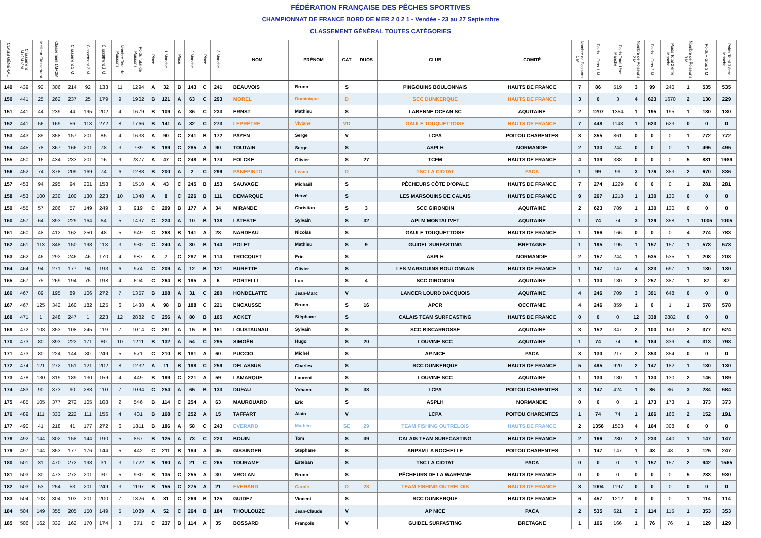FÉDÉRATION FRANÇAISE DES PÊCHES SPORTIVES
CHAMPIONNAT DE FRANCE BORD DE MER 2 0 2 1 - Vendée - 23 au 27 Septembre
CLASSEMENT GÉNÉRAL TOUTES CATÉGORIES
| CLASS GÉNÉRAL | Classement M+2M+3M | Meilleur Classement | Classement 1M+2M | Classement 1 M | Classement 2 M | Classement 3 M | Nombre Total de Poissons | Poids Total de Poissons | Place | 1 Manche | Place | 2 Manche | Place | 3 Manche | NOM | PRÉNOM | CAT | DUOS | CLUB | COMITÉ | Nombre de Poissons 1 M | Poids + Gros 1 M | Poids Total 1ère Manche | Nombre de Poissons 2 M | Poids + Gros 2 M | Poids Total 2 ème Manche | Nombre de Poissons 3 M | Poids + Gros 3 M | Poids Total 3 ème Manche |
| --- | --- | --- | --- | --- | --- | --- | --- | --- | --- | --- | --- | --- | --- | --- | --- | --- | --- | --- | --- | --- | --- | --- | --- | --- | --- | --- | --- | --- | --- |
| 149 | 439 | 92 | 306 | 214 | 92 | 133 | 11 | 1294 | A | 32 | B | 143 | C | 241 | BEAUVOIS | Bruno | S | | PINGOUINS BOULONNAIS | HAUTS DE FRANCE | 7 | 86 | 519 | 3 | 99 | 240 | 1 | 535 | 535 |
| 150 | 441 | 25 | 262 | 237 | 25 | 179 | 9 | 1902 | B | 121 | A | 63 | C | 293 | MOREL | Dominique | D | | SCC DUNKERQUE | HAUTS DE FRANCE | 3 | 0 | 3 | 4 | 623 | 1670 | 2 | 130 | 229 |
| 151 | 441 | 44 | 239 | 44 | 195 | 202 | 4 | 1679 | B | 109 | A | 36 | C | 233 | ERNST | Mathieu | S | | LABENNE OCÉAN SC | AQUITAINE | 2 | 1207 | 1354 | 1 | 195 | 195 | 1 | 130 | 130 |
| 152 | 441 | 56 | 169 | 56 | 113 | 272 | 8 | 1766 | B | 141 | A | 82 | C | 273 | LEPRÊTRE | Viviane | VD | | GAULE TOUQUETTOISE | HAUTS DE FRANCE | 7 | 448 | 1143 | 1 | 623 | 623 | 0 | 0 | 0 |
| 153 | 443 | 85 | 358 | 157 | 201 | 85 | 4 | 1633 | A | 90 | C | 241 | B | 172 | PAYEN | Serge | V | | LCPA | POITOU CHARENTES | 3 | 355 | 861 | 0 | 0 | 0 | 1 | 772 | 772 |
| 154 | 445 | 78 | 367 | 166 | 201 | 78 | 3 | 739 | B | 189 | C | 285 | A | 90 | TOUTAIN | Serge | S | | ASPLH | NORMANDIE | 2 | 130 | 244 | 0 | 0 | 0 | 1 | 495 | 495 |
| 155 | 450 | 16 | 434 | 233 | 201 | 16 | 9 | 2377 | A | 47 | C | 248 | B | 174 | FOLCKE | Olivier | S | 27 | TCFM | HAUTS DE FRANCE | 4 | 139 | 388 | 0 | 0 | 0 | 5 | 881 | 1989 |
| 156 | 452 | 74 | 378 | 209 | 169 | 74 | 6 | 1288 | B | 200 | A | 2 | C | 299 | PANEPINTO | Léana | D | | TSC LA CIOTAT | PACA | 1 | 99 | 99 | 3 | 176 | 353 | 2 | 670 | 836 |
| 157 | 453 | 94 | 295 | 94 | 201 | 158 | 8 | 1510 | A | 43 | C | 245 | B | 153 | SAUVAGE | Michaël | S | | PÊCHEURS CÔTE D'OPALE | HAUTS DE FRANCE | 7 | 274 | 1229 | 0 | 0 | 0 | 1 | 281 | 281 |
| 158 | 453 | 100 | 230 | 100 | 130 | 223 | 10 | 1348 | A | 8 | C | 226 | B | 111 | DEMARQUE | Hervé | S | | LES MARSOUINS DE CALAIS | HAUTS DE FRANCE | 9 | 267 | 1218 | 1 | 130 | 130 | 0 | 0 | 0 |
| 159 | 455 | 57 | 206 | 57 | 149 | 249 | 3 | 919 | C | 299 | B | 177 | A | 34 | MIRANDE | Christian | S | 3 | SCC GIRONDIN | AQUITAINE | 2 | 623 | 789 | 1 | 130 | 130 | 0 | 0 | 0 |
| 160 | 457 | 64 | 393 | 229 | 164 | 64 | 5 | 1437 | C | 224 | A | 10 | B | 138 | LATESTE | Sylvain | S | 32 | APLM MONTALIVET | AQUITAINE | 1 | 74 | 74 | 3 | 129 | 358 | 1 | 1005 | 1005 |
| 161 | 460 | 48 | 412 | 162 | 250 | 48 | 5 | 949 | C | 268 | B | 141 | A | 28 | NARDEAU | Nicolas | S | | GAULE TOUQUETTOISE | HAUTS DE FRANCE | 1 | 166 | 166 | 0 | 0 | 0 | 4 | 274 | 783 |
| 162 | 461 | 113 | 348 | 150 | 198 | 113 | 3 | 930 | C | 240 | A | 30 | B | 140 | POLET | Mathieu | S | 9 | GUIDEL SURFASTING | BRETAGNE | 1 | 195 | 195 | 1 | 157 | 157 | 1 | 578 | 578 |
| 163 | 462 | 46 | 292 | 246 | 46 | 170 | 4 | 987 | A | 7 | C | 287 | B | 114 | TROCQUET | Eric | S | | ASPLH | NORMANDIE | 2 | 157 | 244 | 1 | 535 | 535 | 1 | 208 | 208 |
| 164 | 464 | 94 | 271 | 177 | 94 | 193 | 6 | 974 | C | 209 | A | 12 | B | 121 | BURETTE | Olivier | S | | LES MARSOUINS BOULONNAIS | HAUTS DE FRANCE | 1 | 147 | 147 | 4 | 323 | 697 | 1 | 130 | 130 |
| 165 | 467 | 75 | 269 | 194 | 75 | 198 | 4 | 604 | C | 264 | B | 195 | A | 6 | PORTELLI | Luc | S | 4 | SCC GIRONDIN | AQUITAINE | 1 | 130 | 130 | 2 | 257 | 387 | 1 | 87 | 87 |
| 166 | 467 | 89 | 195 | 89 | 106 | 272 | 7 | 1357 | B | 198 | A | 31 | C | 280 | HONDELATTE | Jean-Marc | V | | LANCER LOURD DACQUOIS | AQUITAINE | 4 | 246 | 709 | 3 | 391 | 648 | 0 | 0 | 0 |
| 167 | 467 | 125 | 342 | 160 | 182 | 125 | 6 | 1438 | A | 98 | B | 188 | C | 221 | ENCAUSSE | Bruno | S | 16 | APCR | OCCITANIE | 4 | 246 | 859 | 1 | 0 | 1 | 1 | 578 | 578 |
| 168 | 471 | 1 | 248 | 247 | 1 | 223 | 12 | 2882 | C | 256 | A | 80 | B | 105 | ACKET | Stéphane | S | | CALAIS TEAM SURFCASTING | HAUTS DE FRANCE | 0 | 0 | 0 | 12 | 338 | 2882 | 0 | 0 | 0 |
| 169 | 472 | 108 | 353 | 108 | 245 | 119 | 7 | 1014 | C | 281 | A | 15 | B | 161 | LOUSTAUNAU | Sylvain | S | | SCC BISCARROSSE | AQUITAINE | 3 | 152 | 347 | 2 | 100 | 143 | 2 | 377 | 524 |
| 170 | 473 | 80 | 393 | 222 | 171 | 80 | 10 | 1211 | B | 132 | A | 54 | C | 295 | SIMOËN | Hugo | S | 20 | LOUVINE SCC | AQUITAINE | 1 | 74 | 74 | 5 | 184 | 339 | 4 | 313 | 798 |
| 171 | 473 | 80 | 224 | 144 | 80 | 249 | 5 | 571 | C | 210 | B | 181 | A | 60 | PUCCIO | Michel | S | | AP NICE | PACA | 3 | 130 | 217 | 2 | 353 | 354 | 0 | 0 | 0 |
| 172 | 474 | 121 | 272 | 151 | 121 | 202 | 8 | 1232 | A | 11 | B | 198 | C | 259 | DELASSUS | Charles | S | | SCC DUNKERQUE | HAUTS DE FRANCE | 5 | 495 | 920 | 2 | 147 | 182 | 1 | 130 | 130 |
| 173 | 478 | 130 | 319 | 189 | 130 | 159 | 4 | 449 | B | 199 | C | 221 | A | 59 | LAMARQUE | Laurent | S | | LOUVINE SCC | AQUITAINE | 1 | 130 | 130 | 1 | 130 | 130 | 2 | 146 | 189 |
| 174 | 483 | 90 | 373 | 90 | 283 | 110 | 7 | 1094 | C | 254 | A | 65 | B | 133 | DUFAU | Yohann | S | 38 | LCPA | POITOU CHARENTES | 3 | 147 | 424 | 1 | 86 | 86 | 3 | 284 | 584 |
| 175 | 485 | 105 | 377 | 272 | 105 | 108 | 2 | 546 | B | 114 | C | 254 | A | 63 | MAUROUARD | Eric | S | | ASPLH | NORMANDIE | 0 | 0 | 0 | 1 | 173 | 173 | 1 | 373 | 373 |
| 176 | 489 | 111 | 333 | 222 | 111 | 156 | 4 | 431 | B | 168 | C | 252 | A | 15 | TAFFART | Alain | V | | LCPA | POITOU CHARENTES | 1 | 74 | 74 | 1 | 166 | 166 | 2 | 152 | 191 |
| 177 | 490 | 41 | 218 | 41 | 177 | 272 | 6 | 1811 | B | 186 | A | 58 | C | 243 | EVERARD | Mathéo | SE | 29 | TEAM FISHING OUTRELOIS | HAUTS DE FRANCE | 2 | 1356 | 1503 | 4 | 164 | 308 | 0 | 0 | 0 |
| 178 | 492 | 144 | 302 | 158 | 144 | 190 | 5 | 867 | B | 125 | A | 73 | C | 220 | BOUIN | Tom | S | 39 | CALAIS TEAM SURFCASTING | HAUTS DE FRANCE | 2 | 166 | 280 | 2 | 233 | 440 | 1 | 147 | 147 |
| 179 | 497 | 144 | 353 | 177 | 176 | 144 | 5 | 442 | C | 211 | B | 184 | A | 45 | GISSINGER | Stéphane | S | | ARPSM LA ROCHELLE | POITOU CHARENTES | 1 | 147 | 147 | 1 | 48 | 48 | 3 | 125 | 247 |
| 180 | 501 | 31 | 470 | 272 | 198 | 31 | 3 | 1722 | B | 190 | A | 21 | C | 265 | TOURAME | Esteban | S | | TSC LA CIOTAT | PACA | 0 | 0 | 0 | 1 | 157 | 157 | 2 | 942 | 1565 |
| 181 | 503 | 30 | 473 | 272 | 201 | 30 | 5 | 930 | B | 135 | C | 255 | A | 30 | VROLAN | Bruno | S | | PÊCHEURS DE LA WAREMNE | HAUTS DE FRANCE | 0 | 0 | 0 | 0 | 0 | 0 | 5 | 233 | 930 |
| 182 | 503 | 53 | 254 | 53 | 201 | 249 | 3 | 1197 | B | 155 | C | 275 | A | 21 | EVERARD | Carole | D | 28 | TEAM FISHING OUTRELOIS | HAUTS DE FRANCE | 3 | 1004 | 1197 | 0 | 0 | 0 | 0 | 0 | 0 |
| 183 | 504 | 103 | 304 | 103 | 201 | 200 | 7 | 1326 | A | 31 | C | 269 | B | 125 | GUIDEZ | Vincent | S | | SCC DUNKERQUE | HAUTS DE FRANCE | 6 | 457 | 1212 | 0 | 0 | 0 | 1 | 114 | 114 |
| 184 | 504 | 149 | 355 | 205 | 150 | 149 | 5 | 1089 | A | 52 | C | 264 | B | 184 | THOULOUZE | Jean-Claude | V | | AP NICE | PACA | 2 | 535 | 621 | 2 | 114 | 115 | 1 | 353 | 353 |
| 185 | 506 | 162 | 332 | 162 | 170 | 174 | 3 | 371 | C | 237 | B | 114 | A | 35 | BOSSARD | François | V | | GUIDEL SURFASTING | BRETAGNE | 1 | 166 | 166 | 1 | 76 | 76 | 1 | 129 | 129 |